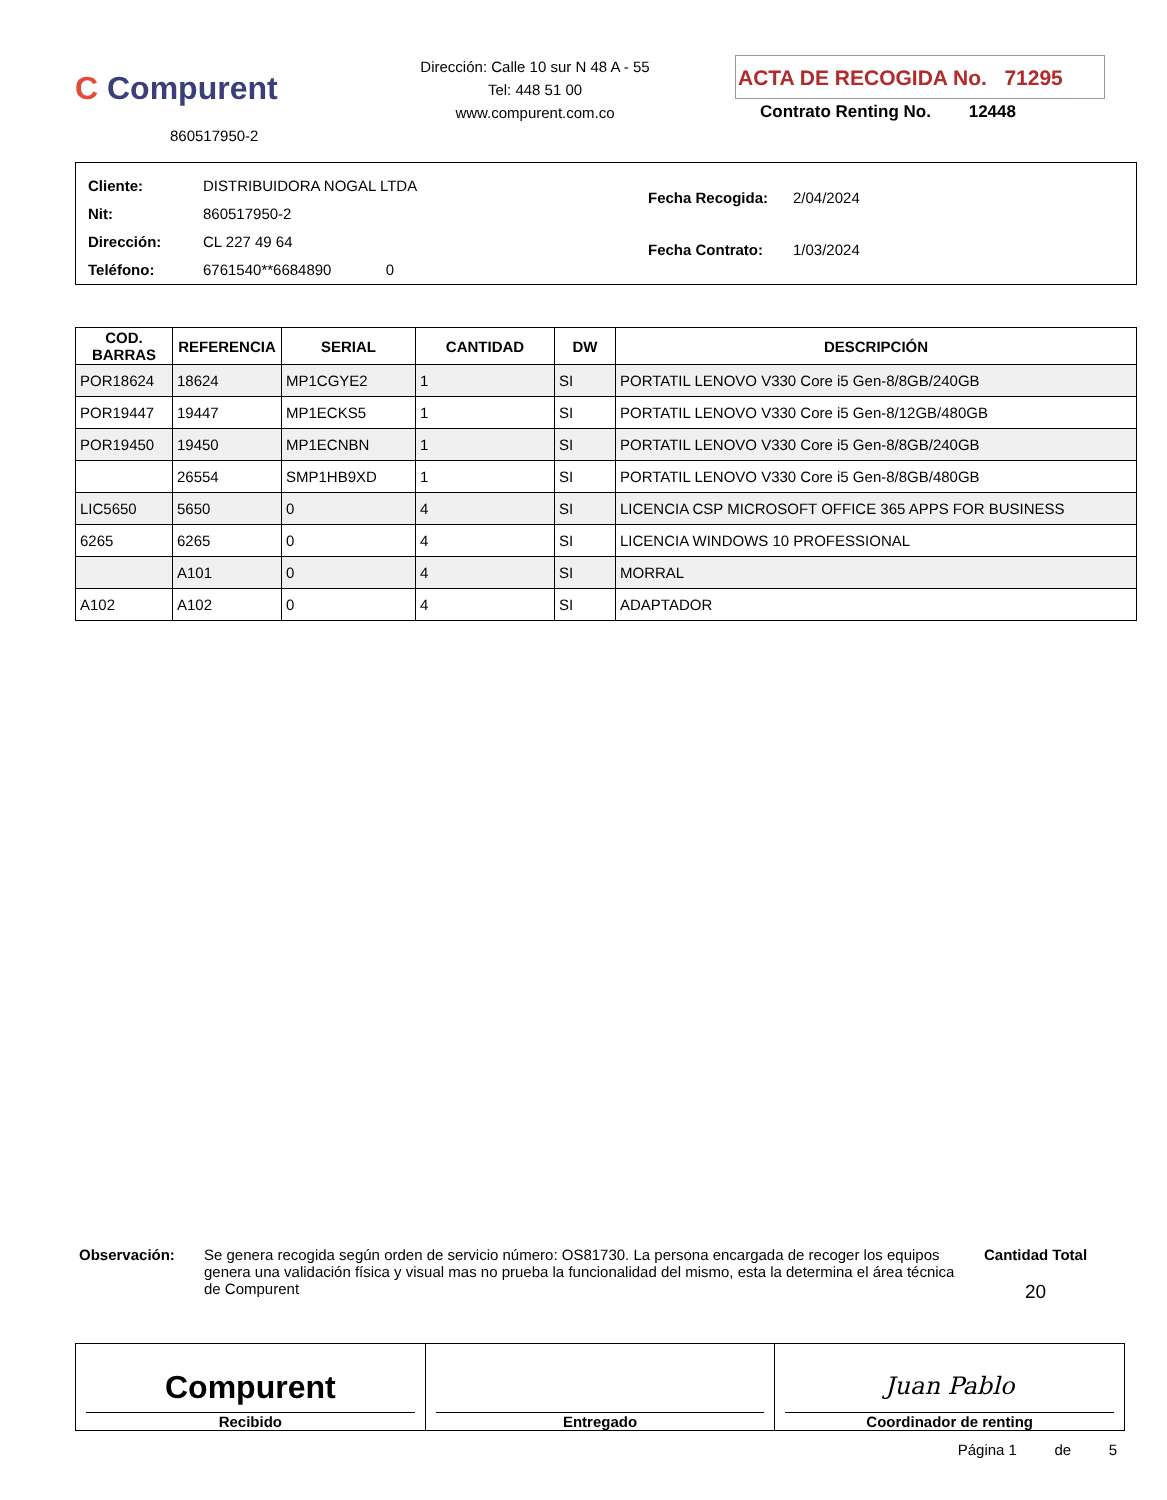C Compurent
860517950-2
Dirección: Calle 10 sur N 48 A - 55
Tel: 448 51 00
www.compurent.com.co
ACTA DE RECOGIDA No. 71295
Contrato Renting No. 12448
| Cliente: | DISTRIBUIDORA NOGAL LTDA |
| Nit: | 860517950-2 |
| Dirección: | CL 227 49 64 |
| Teléfono: | 6761540**6684890 0 |
| Fecha Recogida: | 2/04/2024 |
| Fecha Contrato: | 1/03/2024 |
| COD. BARRAS | REFERENCIA | SERIAL | CANTIDAD | DW | DESCRIPCIÓN |
| --- | --- | --- | --- | --- | --- |
| POR18624 | 18624 | MP1CGYE2 | 1 | SI | PORTATIL LENOVO V330 Core i5 Gen-8/8GB/240GB |
| POR19447 | 19447 | MP1ECKS5 | 1 | SI | PORTATIL LENOVO V330 Core i5 Gen-8/12GB/480GB |
| POR19450 | 19450 | MP1ECNBN | 1 | SI | PORTATIL LENOVO V330 Core i5 Gen-8/8GB/240GB |
| | 26554 | SMP1HB9XD | 1 | SI | PORTATIL LENOVO V330 Core i5 Gen-8/8GB/480GB |
| LIC5650 | 5650 | 0 | 4 | SI | LICENCIA CSP MICROSOFT OFFICE 365 APPS FOR BUSINESS |
| 6265 | 6265 | 0 | 4 | SI | LICENCIA WINDOWS 10 PROFESSIONAL |
| | A101 | 0 | 4 | SI | MORRAL |
| A102 | A102 | 0 | 4 | SI | ADAPTADOR |
Observación: Se genera recogida según orden de servicio número: OS81730. La persona encargada de recoger los equipos genera una validación física y visual mas no prueba la funcionalidad del mismo, esta la determina el área técnica de Compurent
Cantidad Total
20
Compurent
Recibido
Entregado
Juan Pablo
Coordinador de renting
Página 1 de 5